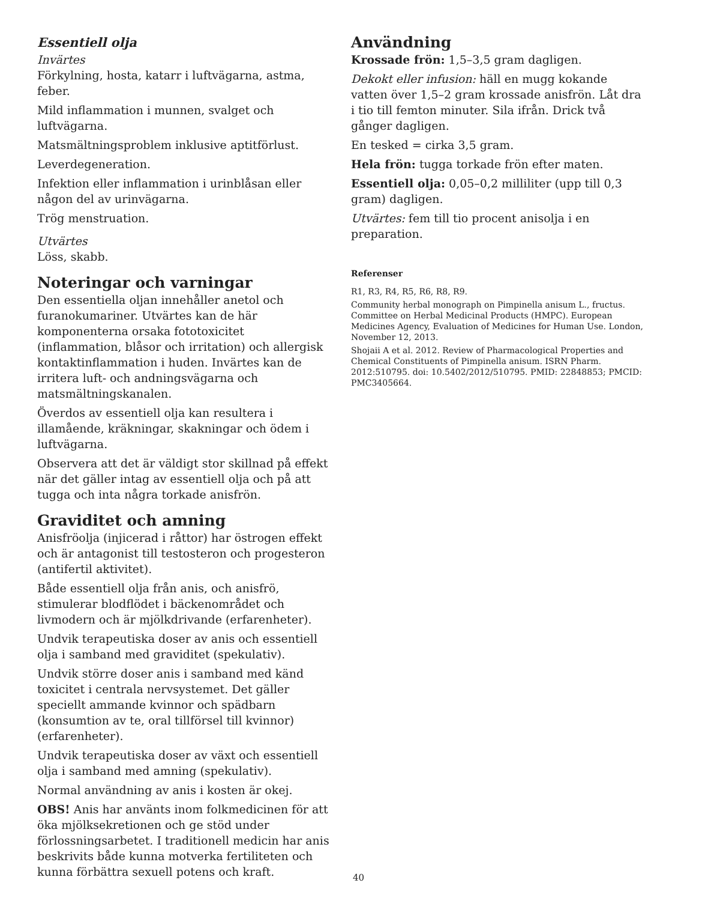Essentiell olja
Invärtes
Förkylning, hosta, katarr i luftvägarna, astma, feber.
Mild inflammation i munnen, svalget och luftvägarna.
Matsmältningsproblem inklusive aptitförlust.
Leverdegeneration.
Infektion eller inflammation i urinblåsan eller någon del av urinvägarna.
Trög menstruation.
Utvärtes
Löss, skabb.
Noteringar och varningar
Den essentiella oljan innehåller anetol och furanokumariner. Utvärtes kan de här komponenterna orsaka fototoxicitet (inflammation, blåsor och irritation) och allergisk kontaktinflammation i huden. Invärtes kan de irritera luft- och andningsvägarna och matsmältningskanalen.
Överdos av essentiell olja kan resultera i illamående, kräkningar, skakningar och ödem i luftvägarna.
Observera att det är väldigt stor skillnad på effekt när det gäller intag av essentiell olja och på att tugga och inta några torkade anisfrön.
Graviditet och amning
Anisfröolja (injicerad i råttor) har östrogen effekt och är antagonist till testosteron och progesteron (antifertil aktivitet).
Både essentiell olja från anis, och anisfrö, stimulerar blodflödet i bäckenområdet och livmodern och är mjölkdrivande (erfarenheter).
Undvik terapeutiska doser av anis och essentiell olja i samband med graviditet (spekulativ).
Undvik större doser anis i samband med känd toxicitet i centrala nervsystemet. Det gäller speciellt ammande kvinnor och spädbarn (konsumtion av te, oral tillförsel till kvinnor) (erfarenheter).
Undvik terapeutiska doser av växt och essentiell olja i samband med amning (spekulativ).
Normal användning av anis i kosten är okej.
OBS! Anis har använts inom folkmedicinen för att öka mjölksekretionen och ge stöd under förlossningsarbetet. I traditionell medicin har anis beskrivits både kunna motverka fertiliteten och kunna förbättra sexuell potens och kraft.
Användning
Krossade frön: 1,5–3,5 gram dagligen.
Dekokt eller infusion: häll en mugg kokande vatten över 1,5–2 gram krossade anisfrön. Låt dra i tio till femton minuter. Sila ifrån. Drick två gånger dagligen.
En tesked = cirka 3,5 gram.
Hela frön: tugga torkade frön efter maten.
Essentiell olja: 0,05–0,2 milliliter (upp till 0,3 gram) dagligen.
Utvärtes: fem till tio procent anisolja i en preparation.
Referenser
R1, R3, R4, R5, R6, R8, R9.
Community herbal monograph on Pimpinella anisum L., fructus. Committee on Herbal Medicinal Products (HMPC). European Medicines Agency, Evaluation of Medicines for Human Use. London, November 12, 2013.
Shojaii A et al. 2012. Review of Pharmacological Properties and Chemical Constituents of Pimpinella anisum. ISRN Pharm. 2012:510795. doi: 10.5402/2012/510795. PMID: 22848853; PMCID: PMC3405664.
40